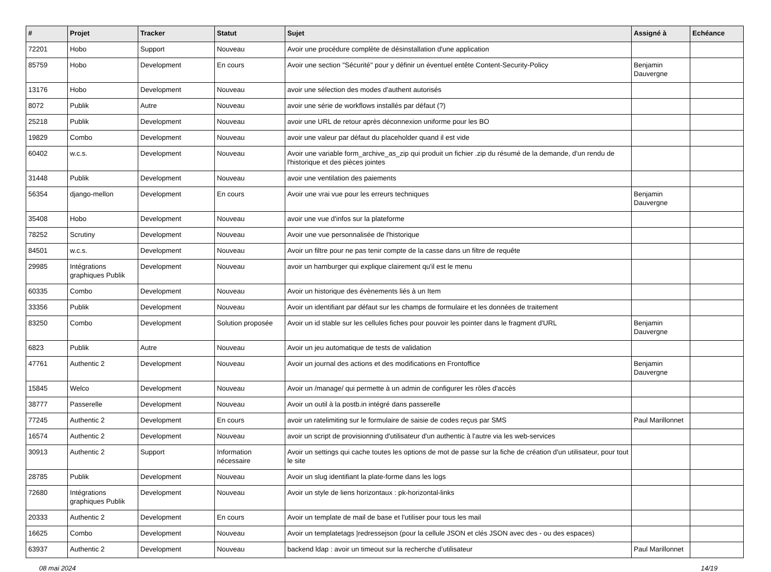| # | Projet | Tracker | Statut | Sujet | Assigné à | Echéance |
| --- | --- | --- | --- | --- | --- | --- |
| 72201 | Hobo | Support | Nouveau | Avoir une procédure complète de désinstallation d'une application | | |
| 85759 | Hobo | Development | En cours | Avoir une section "Sécurité" pour y définir un éventuel entête Content-Security-Policy | Benjamin Dauvergne | |
| 13176 | Hobo | Development | Nouveau | avoir une sélection des modes d'authent autorisés | | |
| 8072 | Publik | Autre | Nouveau | avoir une série de workflows installés par défaut (?) | | |
| 25218 | Publik | Development | Nouveau | avoir une URL de retour après déconnexion uniforme pour les BO | | |
| 19829 | Combo | Development | Nouveau | avoir une valeur par défaut du placeholder quand il est vide | | |
| 60402 | w.c.s. | Development | Nouveau | Avoir une variable form_archive_as_zip qui produit un fichier .zip du résumé de la demande, d'un rendu de l'historique et des pièces jointes | | |
| 31448 | Publik | Development | Nouveau | avoir une ventilation des paiements | | |
| 56354 | django-mellon | Development | En cours | Avoir une vrai vue pour les erreurs techniques | Benjamin Dauvergne | |
| 35408 | Hobo | Development | Nouveau | avoir une vue d'infos sur la plateforme | | |
| 78252 | Scrutiny | Development | Nouveau | Avoir une vue personnalisée de l'historique | | |
| 84501 | w.c.s. | Development | Nouveau | Avoir un filtre pour ne pas tenir compte de la casse dans un filtre de requête | | |
| 29985 | Intégrations graphiques Publik | Development | Nouveau | avoir un hamburger qui explique clairement qu'il est le menu | | |
| 60335 | Combo | Development | Nouveau | Avoir un historique des évènements liés à un Item | | |
| 33356 | Publik | Development | Nouveau | Avoir un identifiant par défaut sur les champs de formulaire et les données de traitement | | |
| 83250 | Combo | Development | Solution proposée | Avoir un id stable sur les cellules fiches pour pouvoir les pointer dans le fragment d'URL | Benjamin Dauvergne | |
| 6823 | Publik | Autre | Nouveau | Avoir un jeu automatique de tests de validation | | |
| 47761 | Authentic 2 | Development | Nouveau | Avoir un journal des actions et des modifications en Frontoffice | Benjamin Dauvergne | |
| 15845 | Welco | Development | Nouveau | Avoir un /manage/ qui permette à un admin de configurer les rôles d'accès | | |
| 38777 | Passerelle | Development | Nouveau | Avoir un outil à la postb.in intégré dans passerelle | | |
| 77245 | Authentic 2 | Development | En cours | avoir un ratelimiting sur le formulaire de saisie de codes reçus par SMS | Paul Marillonnet | |
| 16574 | Authentic 2 | Development | Nouveau | avoir un script de provisionning d'utilisateur d'un authentic à l'autre via les web-services | | |
| 30913 | Authentic 2 | Support | Information nécessaire | Avoir un settings qui cache toutes les options de mot de passe sur la fiche de création d'un utilisateur, pour tout le site | | |
| 28785 | Publik | Development | Nouveau | Avoir un slug identifiant la plate-forme dans les logs | | |
| 72680 | Intégrations graphiques Publik | Development | Nouveau | Avoir un style de liens horizontaux : pk-horizontal-links | | |
| 20333 | Authentic 2 | Development | En cours | Avoir un template de mail de base et l'utiliser pour tous les mail | | |
| 16625 | Combo | Development | Nouveau | Avoir un templatetags /redressejson (pour la cellule JSON et clés JSON avec des - ou des espaces) | | |
| 63937 | Authentic 2 | Development | Nouveau | backend ldap : avoir un timeout sur la recherche d’utilisateur | Paul Marillonnet | |
08 mai 2024 14/19